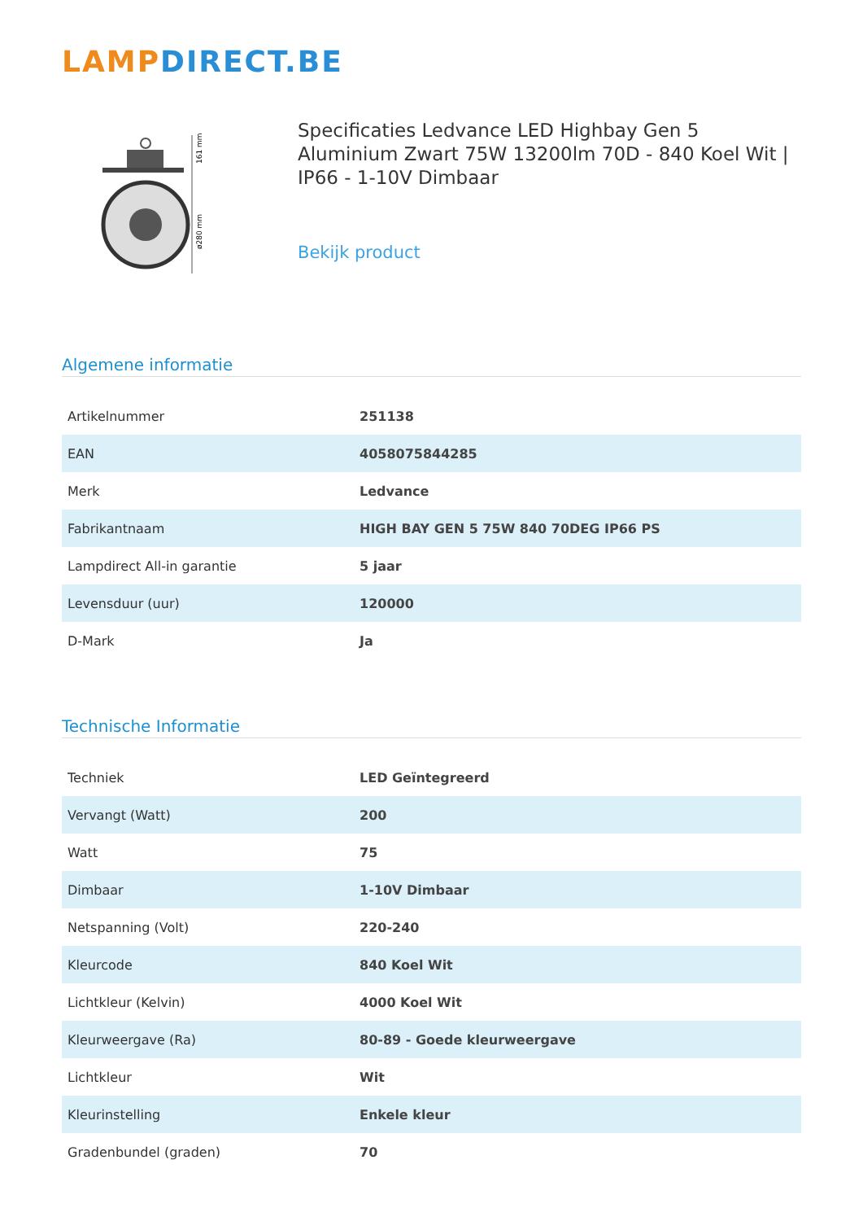LAMP DIRECT.BE
161 mm
ø280 mm
Specificaties Ledvance LED Highbay Gen 5 Aluminium Zwart 75W 13200lm 70D - 840 Koel Wit | IP66 - 1-10V Dimbaar
Bekijk product
Algemene informatie
| Artikelnummer | 251138 |
| EAN | 4058075844285 |
| Merk | Ledvance |
| Fabrikantnaam | HIGH BAY GEN 5 75W 840 70DEG IP66 PS |
| Lampdirect All-in garantie | 5 jaar |
| Levensduur (uur) | 120000 |
| D-Mark | Ja |
Technische Informatie
| Techniek | LED Geïntegreerd |
| Vervangt (Watt) | 200 |
| Watt | 75 |
| Dimbaar | 1-10V Dimbaar |
| Netspanning (Volt) | 220-240 |
| Kleurcode | 840 Koel Wit |
| Lichtkleur (Kelvin) | 4000 Koel Wit |
| Kleurweergave (Ra) | 80-89 - Goede kleurweergave |
| Lichtkleur | Wit |
| Kleurinstelling | Enkele kleur |
| Gradenbundel (graden) | 70 |